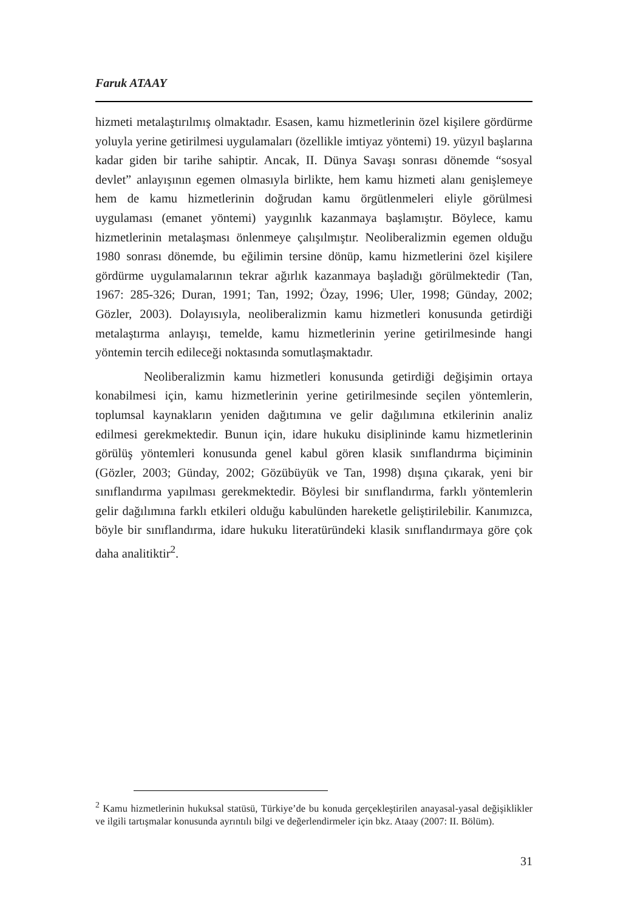Faruk ATAAY
hizmeti metalaştırılmış olmaktadır. Esasen, kamu hizmetlerinin özel kişilere gördürme yoluyla yerine getirilmesi uygulamaları (özellikle imtiyaz yöntemi) 19. yüzyıl başlarına kadar giden bir tarihe sahiptir. Ancak, II. Dünya Savaşı sonrası dönemde “sosyal devlet” anlayışının egemen olmasıyla birlikte, hem kamu hizmeti alanı genişlemeye hem de kamu hizmetlerinin doğrudan kamu örgütlenmeleri eliyle görülmesi uygulaması (emanet yöntemi) yaygınlık kazanmaya başlamıştır. Böylece, kamu hizmetlerinin metalaşması önlenmeye çalışılmıştır. Neoliberalizmin egemen olduğu 1980 sonrası dönemde, bu eğilimin tersine dönüp, kamu hizmetlerini özel kişilere gördürme uygulamalarının tekrar ağırlık kazanmaya başladığı görülmektedir (Tan, 1967: 285-326; Duran, 1991; Tan, 1992; Özay, 1996; Uler, 1998; Günday, 2002; Gözler, 2003). Dolayısıyla, neoliberalizmin kamu hizmetleri konusunda getirdiği metalaştırma anlayışı, temelde, kamu hizmetlerinin yerine getirilmesinde hangi yöntemin tercih edileceği noktasında somutlaşmaktadır.
Neoliberalizmin kamu hizmetleri konusunda getirdiği değişimin ortaya konabilmesi için, kamu hizmetlerinin yerine getirilmesinde seçilen yöntemlerin, toplumsal kaynakların yeniden dağıtımına ve gelir dağılımına etkilerinin analiz edilmesi gerekmektedir. Bunun için, idare hukuku disiplininde kamu hizmetlerinin görülüş yöntemleri konusunda genel kabul gören klasik sınıflandırma biçiminin (Gözler, 2003; Günday, 2002; Gözübüyük ve Tan, 1998) dışına çıkarak, yeni bir sınıflandırma yapılması gerekmektedir. Böylesi bir sınıflandırma, farklı yöntemlerin gelir dağılımına farklı etkileri olduğu kabulünden hareketle geliştirilebilir. Kanımızca, böyle bir sınıflandırma, idare hukuku literatüründeki klasik sınıflandırmaya göre çok daha analitiktir<sup>2</sup>.
<sup>2</sup> Kamu hizmetlerinin hukuksal statüsü, Türkiye’de bu konuda gerçekleştirilen anayasal-yasal değişiklikler ve ilgili tartışmalar konusunda ayrıntılı bilgi ve değerlendirmeler için bkz. Ataay (2007: II. Bölüm).
31